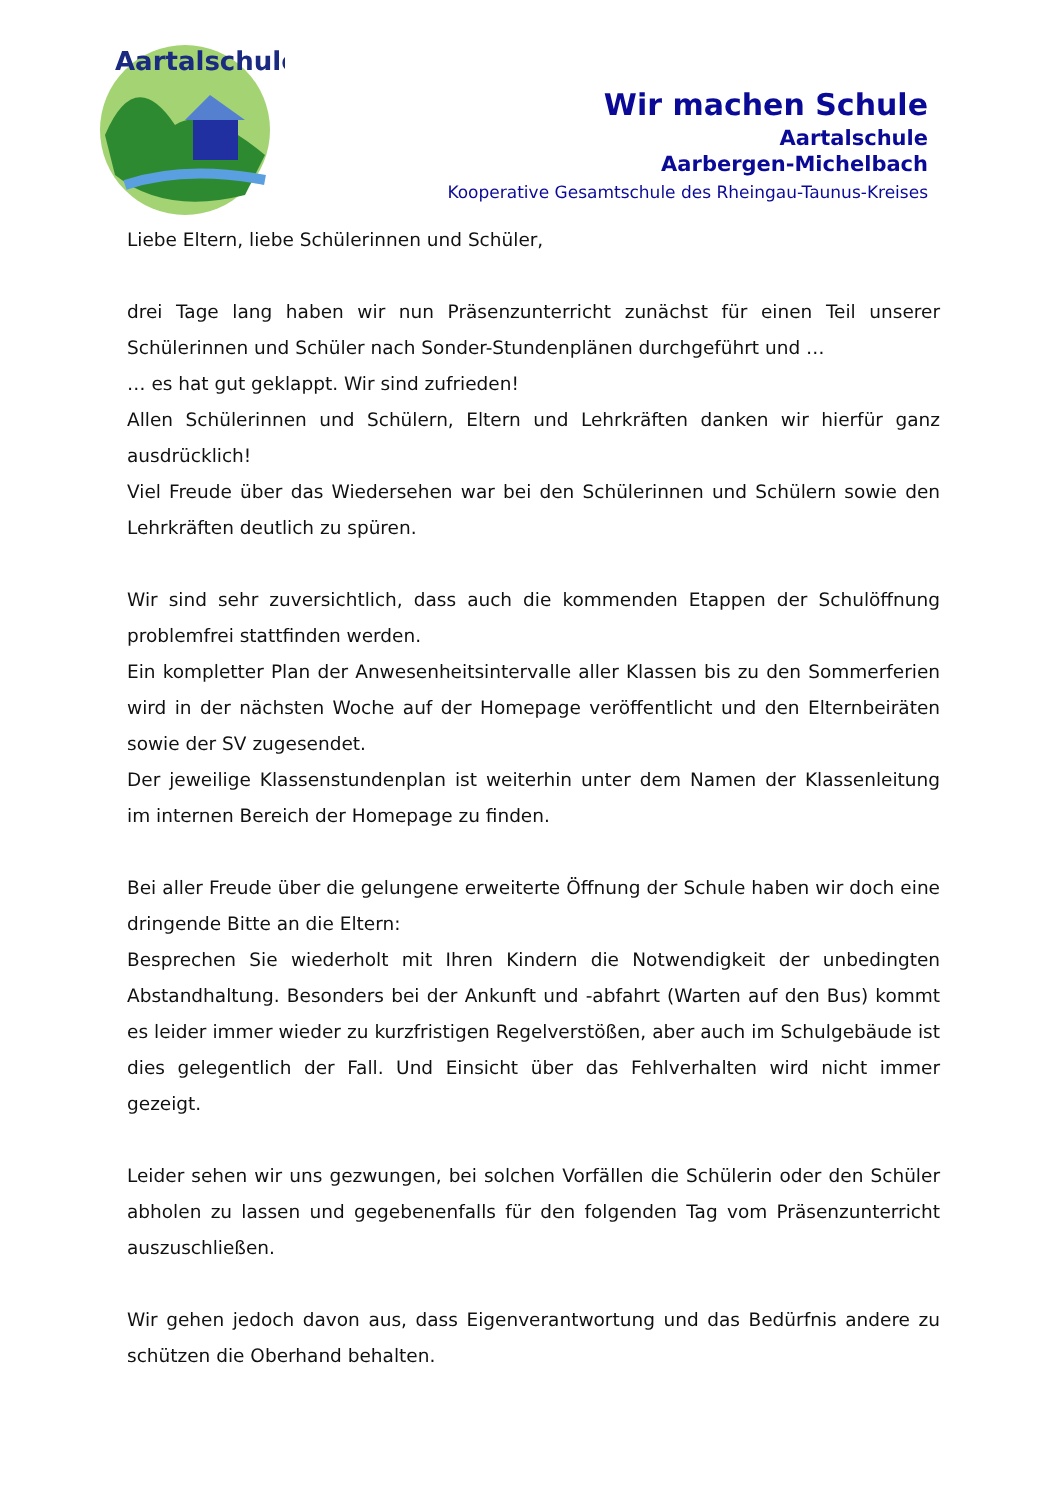Aartalschule
Wir machen Schule
Aartalschule
Aarbergen-Michelbach
Kooperative Gesamtschule des Rheingau-Taunus-Kreises
Liebe Eltern, liebe Schülerinnen und Schüler,
drei Tage lang haben wir nun Präsenzunterricht zunächst für einen Teil unserer Schülerinnen und Schüler nach Sonder-Stundenplänen durchgeführt und …
… es hat gut geklappt. Wir sind zufrieden!
Allen Schülerinnen und Schülern, Eltern und Lehrkräften danken wir hierfür ganz ausdrücklich!
Viel Freude über das Wiedersehen war bei den Schülerinnen und Schülern sowie den Lehrkräften deutlich zu spüren.
Wir sind sehr zuversichtlich, dass auch die kommenden Etappen der Schulöffnung problemfrei stattfinden werden.
Ein kompletter Plan der Anwesenheitsintervalle aller Klassen bis zu den Sommerferien wird in der nächsten Woche auf der Homepage veröffentlicht und den Elternbeiräten sowie der SV zugesendet.
Der jeweilige Klassenstundenplan ist weiterhin unter dem Namen der Klassenleitung im internen Bereich der Homepage zu finden.
Bei aller Freude über die gelungene erweiterte Öffnung der Schule haben wir doch eine dringende Bitte an die Eltern:
Besprechen Sie wiederholt mit Ihren Kindern die Notwendigkeit der unbedingten Abstandhaltung. Besonders bei der Ankunft und -abfahrt (Warten auf den Bus) kommt es leider immer wieder zu kurzfristigen Regelverstößen, aber auch im Schulgebäude ist dies gelegentlich der Fall. Und Einsicht über das Fehlverhalten wird nicht immer gezeigt.
Leider sehen wir uns gezwungen, bei solchen Vorfällen die Schülerin oder den Schüler abholen zu lassen und gegebenenfalls für den folgenden Tag vom Präsenzunterricht auszuschließen.
Wir gehen jedoch davon aus, dass Eigenverantwortung und das Bedürfnis andere zu schützen die Oberhand behalten.